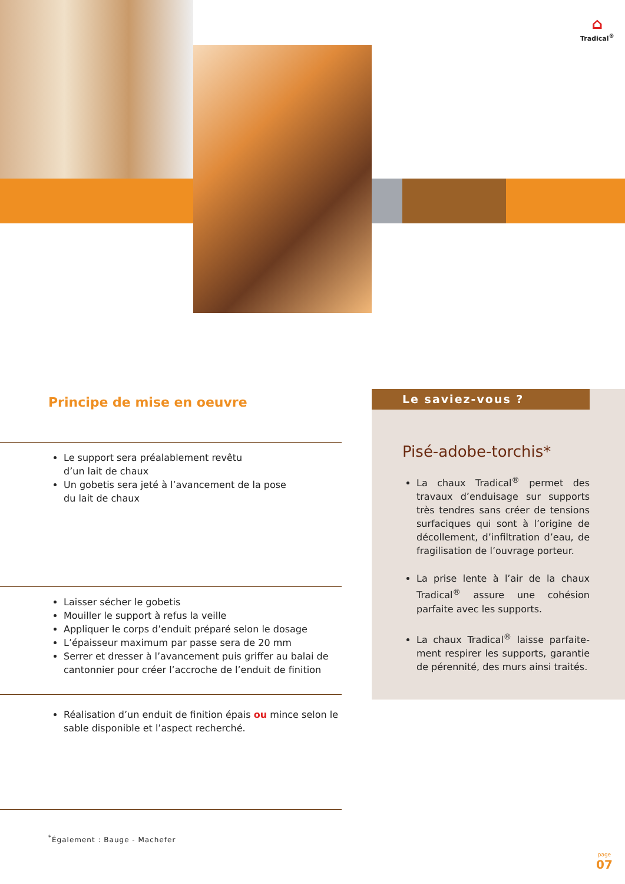⌂
Tradical<sup>®</sup>
Principe de mise en oeuvre
Le support sera préalablement revêtu
d’un lait de chaux
Un gobetis sera jeté à l’avancement de la pose
du lait de chaux
Laisser sécher le gobetis
Mouiller le support à refus la veille
Appliquer le corps d’enduit préparé selon le dosage
L’épaisseur maximum par passe sera de 20 mm
Serrer et dresser à l’avancement puis griffer au balai de cantonnier pour créer l’accroche de l’enduit de finition
Réalisation d’un enduit de finition épais ou mince selon le sable disponible et l’aspect recherché.
Le saviez-vous ?
Pisé-adobe-torchis*
La chaux Tradical<sup>®</sup> permet des travaux d’enduisage sur supports très tendres sans créer de tensions surfaciques qui sont à l’origine de décollement, d’infiltration d’eau, de fragilisation de l’ouvrage porteur.
La prise lente à l’air de la chaux Tradical<sup>®</sup> assure une cohésion parfaite avec les supports.
La chaux Tradical<sup>®</sup> laisse parfaite-ment respirer les supports, garantie de pérennité, des murs ainsi traités.
<sup>*</sup> Également : Bauge - Machefer
page
07